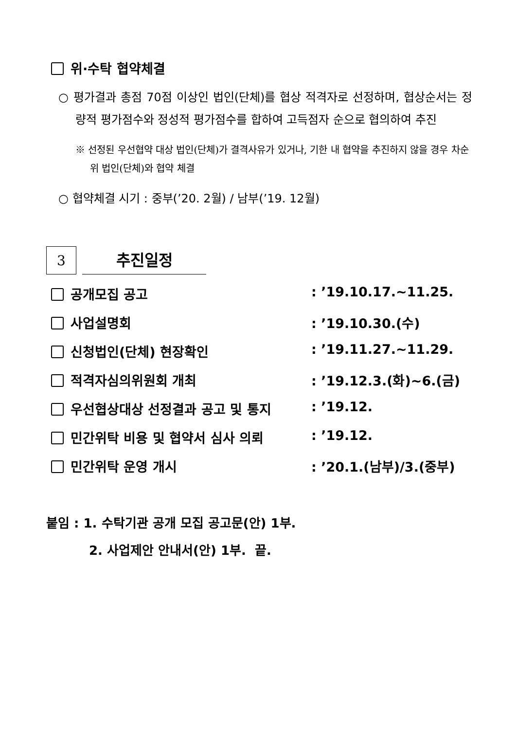위·수탁 협약체결
○ 평가결과 총점 70점 이상인 법인(단체)를 협상 적격자로 선정하며, 협상순서는 정량적 평가점수와 정성적 평가점수를 합하여 고득점자 순으로 협의하여 추진
※ 선정된 우선협약 대상 법인(단체)가 결격사유가 있거나, 기한 내 협약을 추진하지 않을 경우 차순위 법인(단체)와 협약 체결
○ 협약체결 시기 : 중부(’20. 2월) / 남부(’19. 12월)
3
추진일정
공개모집 공고: ’19.10.17.~11.25.
사업설명회: ’19.10.30.(수)
신청법인(단체) 현장확인: ’19.11.27.~11.29.
적격자심의위원회 개최: ’19.12.3.(화)~6.(금)
우선협상대상 선정결과 공고 및 통지: ’19.12.
민간위탁 비용 및 협약서 심사 의뢰: ’19.12.
민간위탁 운영 개시: ’20.1.(남부)/3.(중부)
붙임 : 1. 수탁기관 공개 모집 공고문(안) 1부.
2. 사업제안 안내서(안) 1부. 끝.